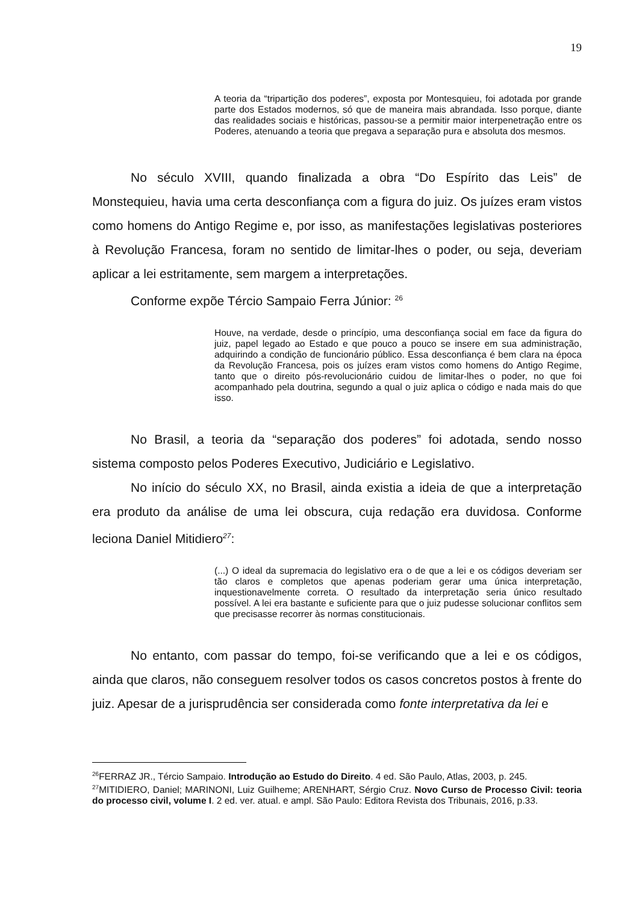19
A teoria da “tripartição dos poderes”, exposta por Montesquieu, foi adotada por grande parte dos Estados modernos, só que de maneira mais abrandada. Isso porque, diante das realidades sociais e históricas, passou-se a permitir maior interpenetração entre os Poderes, atenuando a teoria que pregava a separação pura e absoluta dos mesmos.
No século XVIII, quando finalizada a obra “Do Espírito das Leis” de Monstequieu, havia uma certa desconfiança com a figura do juiz. Os juízes eram vistos como homens do Antigo Regime e, por isso, as manifestações legislativas posteriores à Revolução Francesa, foram no sentido de limitar-lhes o poder, ou seja, deveriam aplicar a lei estritamente, sem margem a interpretações.
Conforme expõe Tércio Sampaio Ferra Júnior: <sup>26</sup>
Houve, na verdade, desde o princípio, uma desconfiança social em face da figura do juiz, papel legado ao Estado e que pouco a pouco se insere em sua administração, adquirindo a condição de funcionário público. Essa desconfiança é bem clara na época da Revolução Francesa, pois os juízes eram vistos como homens do Antigo Regime, tanto que o direito pós-revolucionário cuidou de limitar-lhes o poder, no que foi acompanhado pela doutrina, segundo a qual o juiz aplica o código e nada mais do que isso.
No Brasil, a teoria da “separação dos poderes” foi adotada, sendo nosso sistema composto pelos Poderes Executivo, Judiciário e Legislativo.
No início do século XX, no Brasil, ainda existia a ideia de que a interpretação era produto da análise de uma lei obscura, cuja redação era duvidosa. Conforme leciona Daniel Mitidiero<sup>27</sup>:
(...) O ideal da supremacia do legislativo era o de que a lei e os códigos deveriam ser tão claros e completos que apenas poderiam gerar uma única interpretação, inquestionavelmente correta. O resultado da interpretação seria único resultado possível. A lei era bastante e suficiente para que o juiz pudesse solucionar conflitos sem que precisasse recorrer às normas constitucionais.
No entanto, com passar do tempo, foi-se verificando que a lei e os códigos, ainda que claros, não conseguem resolver todos os casos concretos postos à frente do juiz. Apesar de a jurisprudência ser considerada como fonte interpretativa da lei e
<sup>26</sup>FERRAZ JR., Tércio Sampaio. Introdução ao Estudo do Direito. 4 ed. São Paulo, Atlas, 2003, p. 245.
<sup>27</sup> MITIDIERO, Daniel; MARINONI, Luiz Guilheme; ARENHART, Sérgio Cruz. Novo Curso de Processo Civil: teoria do processo civil, volume I. 2 ed. ver. atual. e ampl. São Paulo: Editora Revista dos Tribunais, 2016, p.33.